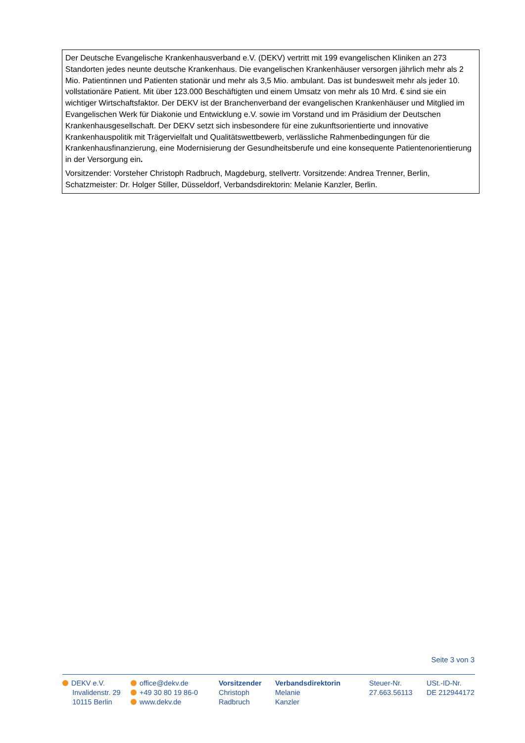Der Deutsche Evangelische Krankenhausverband e.V. (DEKV) vertritt mit 199 evangelischen Kliniken an 273 Standorten jedes neunte deutsche Krankenhaus. Die evangelischen Krankenhäuser versorgen jährlich mehr als 2 Mio. Patientinnen und Patienten stationär und mehr als 3,5 Mio. ambulant. Das ist bundesweit mehr als jeder 10. vollstationäre Patient. Mit über 123.000 Beschäftigten und einem Umsatz von mehr als 10 Mrd. € sind sie ein wichtiger Wirtschaftsfaktor. Der DEKV ist der Branchenverband der evangelischen Krankenhäuser und Mitglied im Evangelischen Werk für Diakonie und Entwicklung e.V. sowie im Vorstand und im Präsidium der Deutschen Krankenhausgesellschaft. Der DEKV setzt sich insbesondere für eine zukunftsorientierte und innovative Krankenhauspolitik mit Trägervielfalt und Qualitätswettbewerb, verlässliche Rahmenbedingungen für die Krankenhausfinanzierung, eine Modernisierung der Gesundheitsberufe und eine konsequente Patientenorientierung in der Versorgung ein.
Vorsitzender: Vorsteher Christoph Radbruch, Magdeburg, stellvertr. Vorsitzende: Andrea Trenner, Berlin, Schatzmeister: Dr. Holger Stiller, Düsseldorf, Verbandsdirektorin: Melanie Kanzler, Berlin.
Seite 3 von 3
DEKV e.V.
Invalidenstr. 29
10115 Berlin
office@dekv.de
+49 30 80 19 86-0
www.dekv.de
Vorsitzender
Christoph
Radbruch
Verbandsdirektorin
Melanie
Kanzler
Steuer-Nr.
27.663.56113
USt.-ID-Nr.
DE 212944172